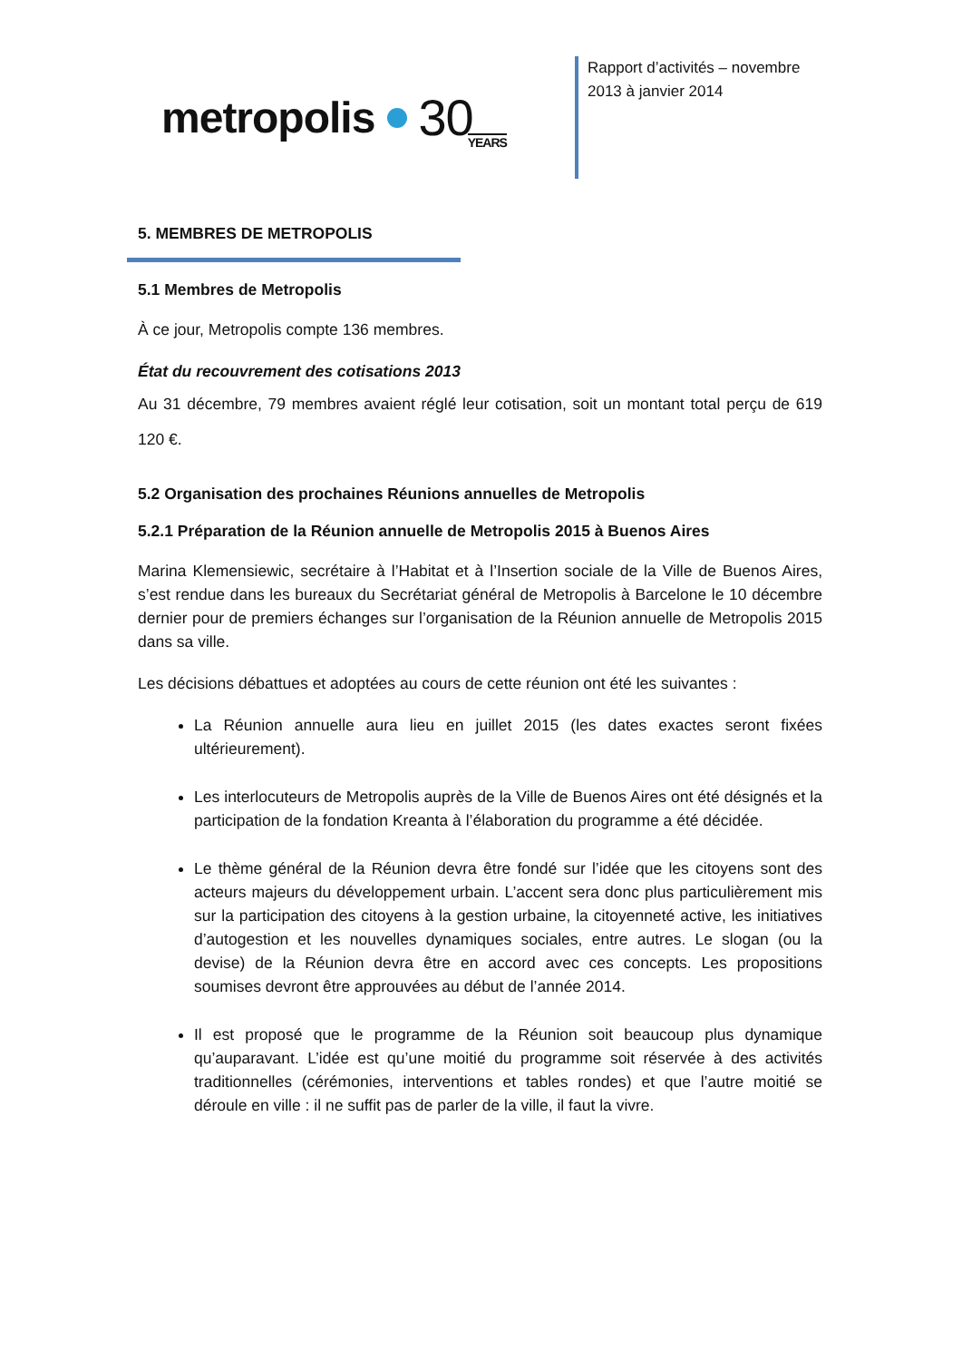metropolis 30 YEARS
Rapport d’activités – novembre
2013 à janvier 2014
5. MEMBRES DE METROPOLIS
5.1 Membres de Metropolis
À ce jour, Metropolis compte 136 membres.
État du recouvrement des cotisations 2013
Au 31 décembre, 79 membres avaient réglé leur cotisation, soit un montant total perçu de 619 120 €.
5.2 Organisation des prochaines Réunions annuelles de Metropolis
5.2.1 Préparation de la Réunion annuelle de Metropolis 2015 à Buenos Aires
Marina Klemensiewic, secrétaire à l’Habitat et à l’Insertion sociale de la Ville de Buenos Aires, s’est rendue dans les bureaux du Secrétariat général de Metropolis à Barcelone le 10 décembre dernier pour de premiers échanges sur l’organisation de la Réunion annuelle de Metropolis 2015 dans sa ville.
Les décisions débattues et adoptées au cours de cette réunion ont été les suivantes :
La Réunion annuelle aura lieu en juillet 2015 (les dates exactes seront fixées ultérieurement).
Les interlocuteurs de Metropolis auprès de la Ville de Buenos Aires ont été désignés et la participation de la fondation Kreanta à l’élaboration du programme a été décidée.
Le thème général de la Réunion devra être fondé sur l’idée que les citoyens sont des acteurs majeurs du développement urbain. L’accent sera donc plus particulièrement mis sur la participation des citoyens à la gestion urbaine, la citoyenneté active, les initiatives d’autogestion et les nouvelles dynamiques sociales, entre autres. Le slogan (ou la devise) de la Réunion devra être en accord avec ces concepts. Les propositions soumises devront être approuvées au début de l’année 2014.
Il est proposé que le programme de la Réunion soit beaucoup plus dynamique qu’auparavant. L’idée est qu’une moitié du programme soit réservée à des activités traditionnelles (cérémonies, interventions et tables rondes) et que l’autre moitié se déroule en ville : il ne suffit pas de parler de la ville, il faut la vivre.